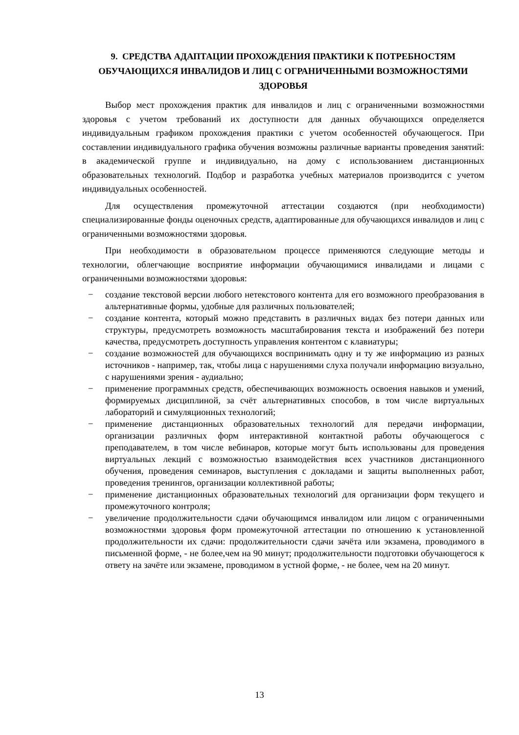9. СРЕДСТВА АДАПТАЦИИ ПРОХОЖДЕНИЯ ПРАКТИКИ К ПОТРЕБНОСТЯМ ОБУЧАЮЩИХСЯ ИНВАЛИДОВ И ЛИЦ С ОГРАНИЧЕННЫМИ ВОЗМОЖНОСТЯМИ ЗДОРОВЬЯ
Выбор мест прохождения практик для инвалидов и лиц с ограниченными возможностями здоровья с учетом требований их доступности для данных обучающихся определяется индивидуальным графиком прохождения практики с учетом особенностей обучающегося. При составлении индивидуального графика обучения возможны различные варианты проведения занятий: в академической группе и индивидуально, на дому с использованием дистанционных образовательных технологий. Подбор и разработка учебных материалов производится с учетом индивидуальных особенностей.
Для осуществления промежуточной аттестации создаются (при необходимости) специализированные фонды оценочных средств, адаптированные для обучающихся инвалидов и лиц с ограниченными возможностями здоровья.
При необходимости в образовательном процессе применяются следующие методы и технологии, облегчающие восприятие информации обучающимися инвалидами и лицами с ограниченными возможностями здоровья:
− создание текстовой версии любого нетекстового контента для его возможного преобразования в альтернативные формы, удобные для различных пользователей;
− создание контента, который можно представить в различных видах без потери данных или структуры, предусмотреть возможность масштабирования текста и изображений без потери качества, предусмотреть доступность управления контентом с клавиатуры;
− создание возможностей для обучающихся воспринимать одну и ту же информацию из разных источников - например, так, чтобы лица с нарушениями слуха получали информацию визуально, с нарушениями зрения - аудиально;
− применение программных средств, обеспечивающих возможность освоения навыков и умений, формируемых дисциплиной, за счёт альтернативных способов, в том числе виртуальных лабораторий и симуляционных технологий;
− применение дистанционных образовательных технологий для передачи информации, организации различных форм интерактивной контактной работы обучающегося с преподавателем, в том числе вебинаров, которые могут быть использованы для проведения виртуальных лекций с возможностью взаимодействия всех участников дистанционного обучения, проведения семинаров, выступления с докладами и защиты выполненных работ, проведения тренингов, организации коллективной работы;
− применение дистанционных образовательных технологий для организации форм текущего и промежуточного контроля;
− увеличение продолжительности сдачи обучающимся инвалидом или лицом с ограниченными возможностями здоровья форм промежуточной аттестации по отношению к установленной продолжительности их сдачи: продолжительности сдачи зачёта или экзамена, проводимого в письменной форме, - не более,чем на 90 минут; продолжительности подготовки обучающегося к ответу на зачёте или экзамене, проводимом в устной форме, - не более, чем на 20 минут.
13